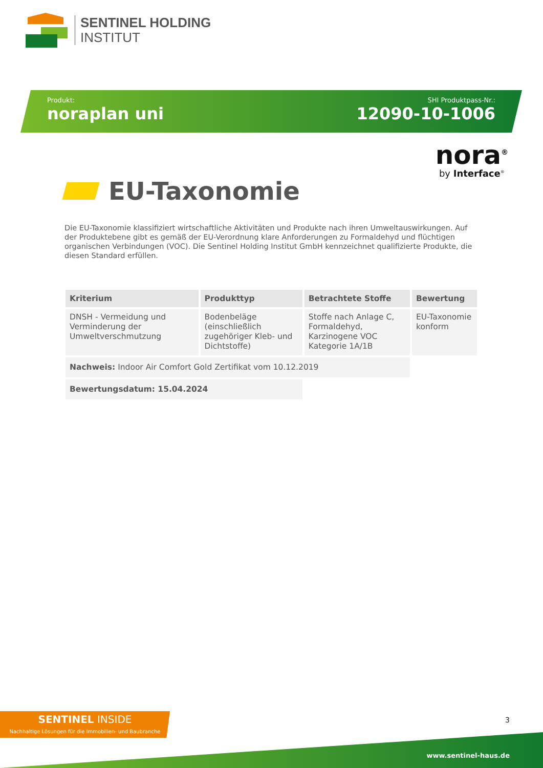SENTINEL HOLDING
INSTITUT
Produkt:
noraplan uni
SHI Produktpass-Nr.:
12090-10-1006
nora<sup>®</sup>
by Interface<sup>®</sup>
EU-Taxonomie
Die EU-Taxonomie klassifiziert wirtschaftliche Aktivitäten und Produkte nach ihren Umweltauswirkungen. Auf der Produktebene gibt es gemäß der EU-Verordnung klare Anforderungen zu Formaldehyd und flüchtigen organischen Verbindungen (VOC). Die Sentinel Holding Institut GmbH kennzeichnet qualifizierte Produkte, die diesen Standard erfüllen.
| Kriterium | Produkttyp | Betrachtete Stoffe | Bewertung |
| --- | --- | --- | --- |
| DNSH - Vermeidung und Verminderung der Umweltverschmutzung | Bodenbeläge (einschließlich zugehöriger Kleb- und Dichtstoffe) | Stoffe nach Anlage C, Formaldehyd, Karzinogene VOC Kategorie 1A/1B | EU-Taxonomie konform |
| Nachweis: Indoor Air Comfort Gold Zertifikat vom 10.12.2019 | | | |
| Bewertungsdatum: 15.04.2024 | | | |
SENTINEL INSIDE
Nachhaltige Lösungen für die Immobilien- und Baubranche
3
www.sentinel-haus.de